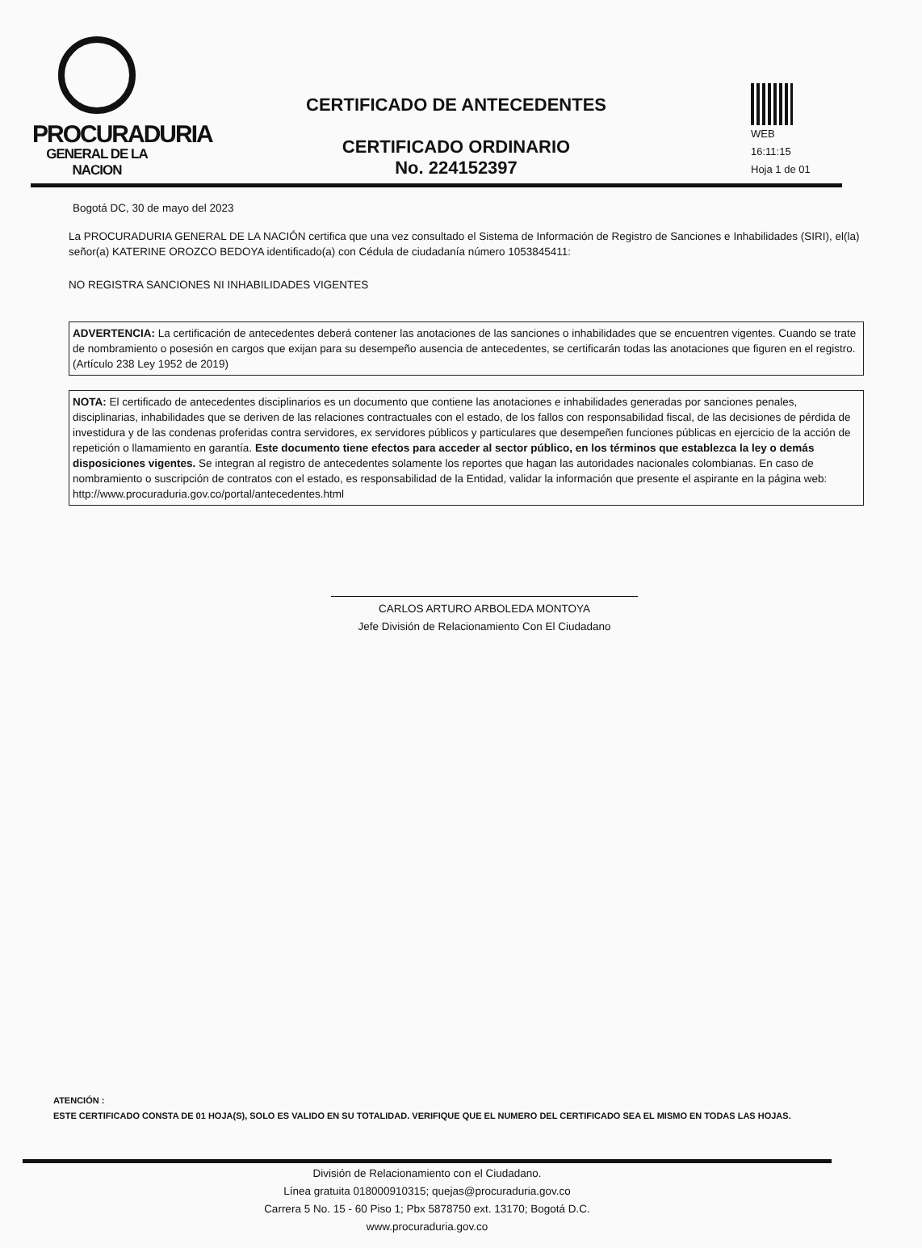PROCURADURIA
GENERAL DE LA NACION
CERTIFICADO DE ANTECEDENTES
CERTIFICADO ORDINARIO
No. 224152397
WEB
16:11:15
Hoja 1 de 01
Bogotá DC, 30 de mayo del 2023
La PROCURADURIA GENERAL DE LA NACIÓN certifica que una vez consultado el Sistema de Información de Registro de Sanciones e Inhabilidades (SIRI), el(la) señor(a) KATERINE OROZCO BEDOYA identificado(a) con Cédula de ciudadanía número 1053845411:
NO REGISTRA SANCIONES NI INHABILIDADES VIGENTES
ADVERTENCIA: La certificación de antecedentes deberá contener las anotaciones de las sanciones o inhabilidades que se encuentren vigentes. Cuando se trate de nombramiento o posesión en cargos que exijan para su desempeño ausencia de antecedentes, se certificarán todas las anotaciones que figuren en el registro. (Artículo 238 Ley 1952 de 2019)
NOTA: El certificado de antecedentes disciplinarios es un documento que contiene las anotaciones e inhabilidades generadas por sanciones penales, disciplinarias, inhabilidades que se deriven de las relaciones contractuales con el estado, de los fallos con responsabilidad fiscal, de las decisiones de pérdida de investidura y de las condenas proferidas contra servidores, ex servidores públicos y particulares que desempeñen funciones públicas en ejercicio de la acción de repetición o llamamiento en garantía. Este documento tiene efectos para acceder al sector público, en los términos que establezca la ley o demás disposiciones vigentes. Se integran al registro de antecedentes solamente los reportes que hagan las autoridades nacionales colombianas. En caso de nombramiento o suscripción de contratos con el estado, es responsabilidad de la Entidad, validar la información que presente el aspirante en la página web: http://www.procuraduria.gov.co/portal/antecedentes.html
CARLOS ARTURO ARBOLEDA MONTOYA
Jefe División de Relacionamiento Con El Ciudadano
ATENCIÓN :
ESTE CERTIFICADO CONSTA DE 01 HOJA(S), SOLO ES VALIDO EN SU TOTALIDAD. VERIFIQUE QUE EL NUMERO DEL CERTIFICADO SEA EL MISMO EN TODAS LAS HOJAS.
División de Relacionamiento con el Ciudadano.
Línea gratuita 018000910315; quejas@procuraduria.gov.co
Carrera 5 No. 15 - 60 Piso 1; Pbx 5878750 ext. 13170; Bogotá D.C.
www.procuraduria.gov.co